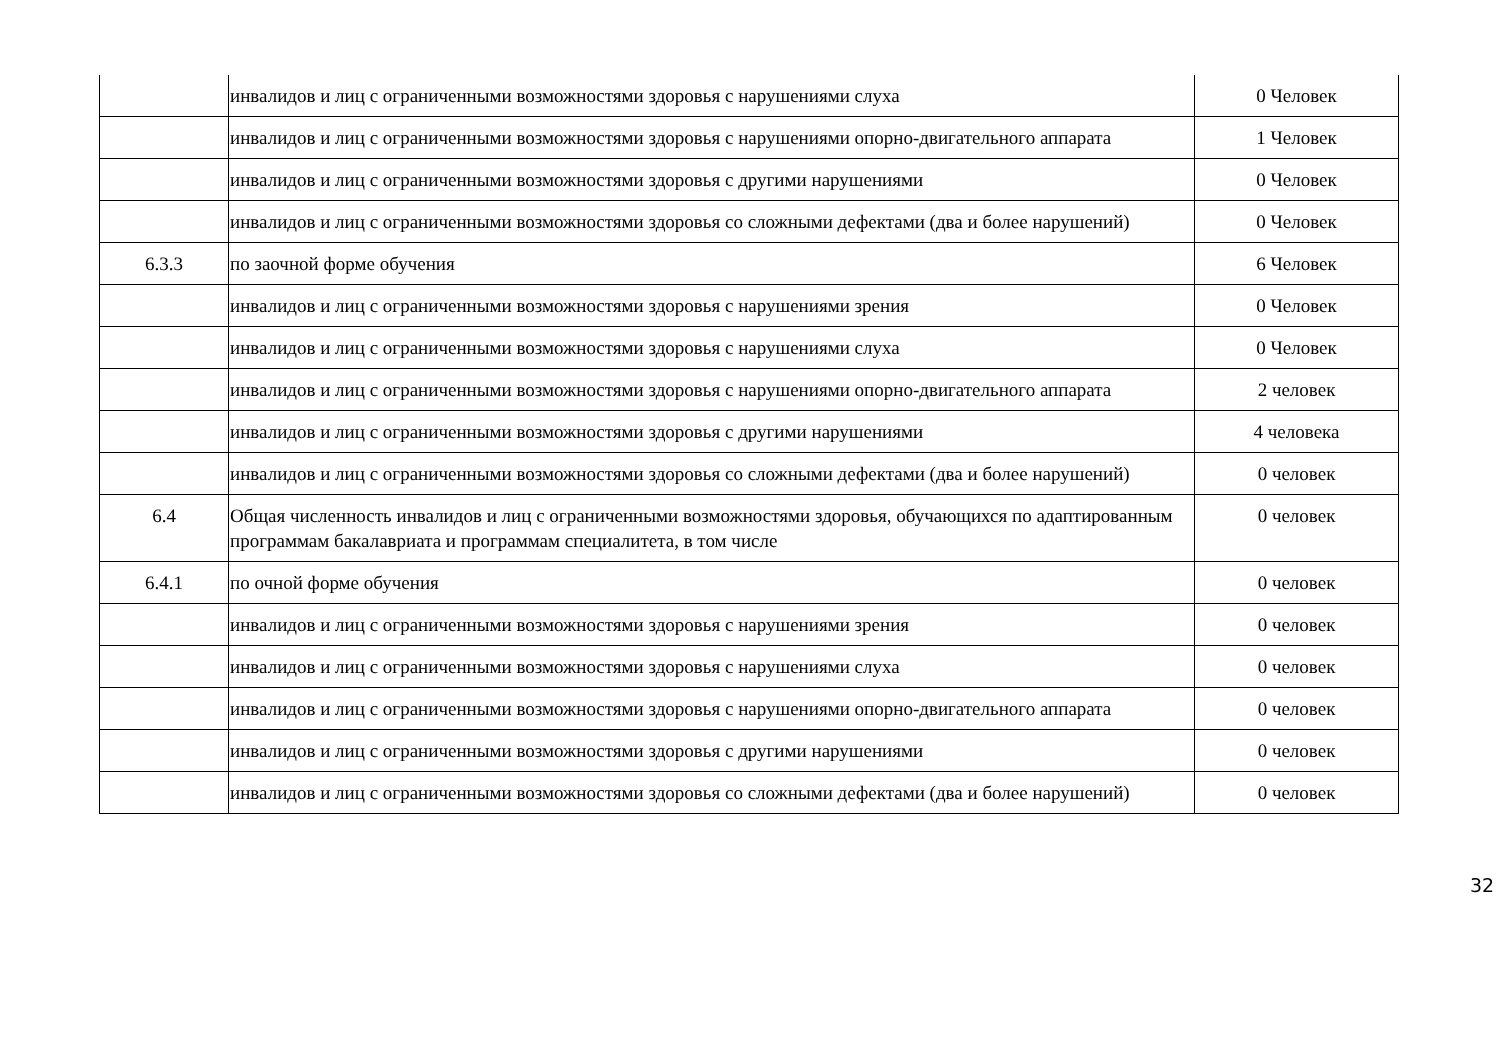| | инвалидов и лиц с ограниченными возможностями здоровья с нарушениями слуха | 0 Человек |
| | инвалидов и лиц с ограниченными возможностями здоровья с нарушениями опорно-двигательного аппарата | 1 Человек |
| | инвалидов и лиц с ограниченными возможностями здоровья с другими нарушениями | 0 Человек |
| | инвалидов и лиц с ограниченными возможностями здоровья со сложными дефектами (два и более нарушений) | 0 Человек |
| 6.3.3 | по заочной форме обучения | 6 Человек |
| | инвалидов и лиц с ограниченными возможностями здоровья с нарушениями зрения | 0 Человек |
| | инвалидов и лиц с ограниченными возможностями здоровья с нарушениями слуха | 0 Человек |
| | инвалидов и лиц с ограниченными возможностями здоровья с нарушениями опорно-двигательного аппарата | 2 человек |
| | инвалидов и лиц с ограниченными возможностями здоровья с другими нарушениями | 4 человека |
| | инвалидов и лиц с ограниченными возможностями здоровья со сложными дефектами (два и более нарушений) | 0 человек |
| 6.4 | Общая численность инвалидов и лиц с ограниченными возможностями здоровья, обучающихся по адаптированным программам бакалавриата и программам специалитета, в том числе | 0 человек |
| 6.4.1 | по очной форме обучения | 0 человек |
| | инвалидов и лиц с ограниченными возможностями здоровья с нарушениями зрения | 0 человек |
| | инвалидов и лиц с ограниченными возможностями здоровья с нарушениями слуха | 0 человек |
| | инвалидов и лиц с ограниченными возможностями здоровья с нарушениями опорно-двигательного аппарата | 0 человек |
| | инвалидов и лиц с ограниченными возможностями здоровья с другими нарушениями | 0 человек |
| | инвалидов и лиц с ограниченными возможностями здоровья со сложными дефектами (два и более нарушений) | 0 человек |
32